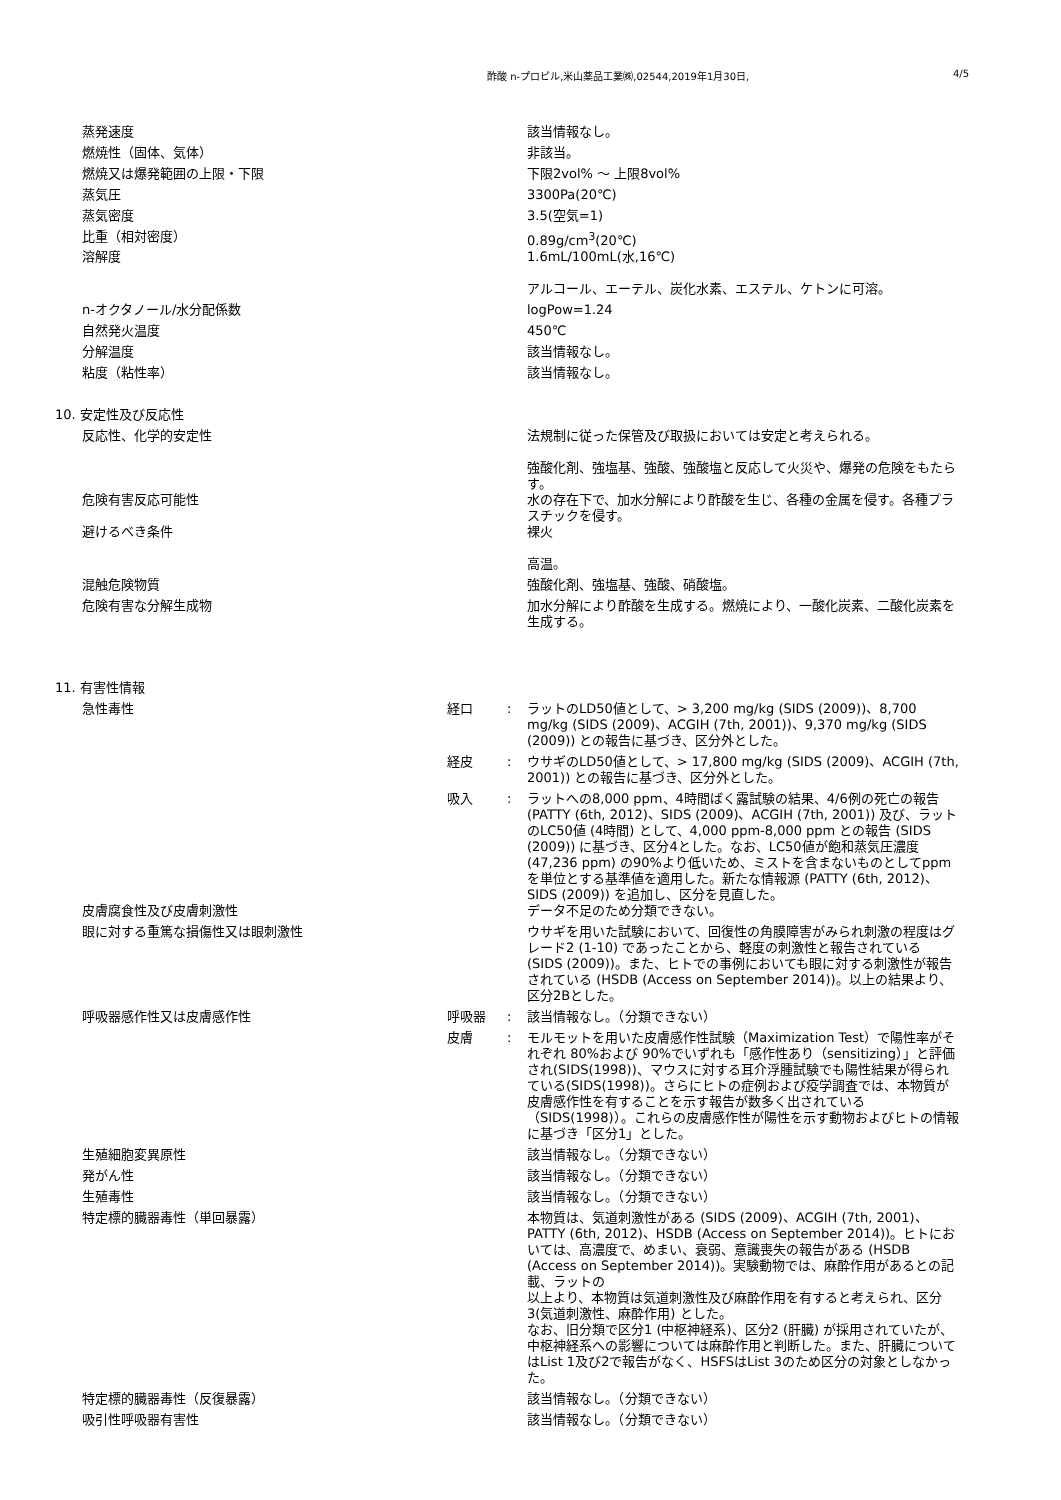酢酸 n-プロピル,米山薬品工業㈱,02544,2019年1月30日, 4/5
| 蒸発速度 | | | 該当情報なし。 |
| 燃焼性（固体、気体） | | | 非該当。 |
| 燃焼又は爆発範囲の上限・下限 | | | 下限2vol% 〜 上限8vol% |
| 蒸気圧 | | | 3300Pa(20℃) |
| 蒸気密度 | | | 3.5(空気=1) |
| 比重（相対密度） | | | 0.89g/cm<sup>3</sup>(20℃) |
| 溶解度 | | | 1.6mL/100mL(水,16℃) アルコール、エーテル、炭化水素、エステル、ケトンに可溶。 |
| n-オクタノール/水分配係数 | | | logPow=1.24 |
| 自然発火温度 | | | 450℃ |
| 分解温度 | | | 該当情報なし。 |
| 粘度（粘性率） | | | 該当情報なし。 |
| 10. 安定性及び反応性 | | | |
| 反応性、化学的安定性 | | | 法規制に従った保管及び取扱においては安定と考えられる。 強酸化剤、強塩基、強酸、強酸塩と反応して火災や、爆発の危険をもたらす。 |
| 危険有害反応可能性 | | | 水の存在下で、加水分解により酢酸を生じ、各種の金属を侵す。各種プラスチックを侵す。 |
| 避けるべき条件 | | | 裸火 高温。 |
| 混触危険物質 | | | 強酸化剤、強塩基、強酸、硝酸塩。 |
| 危険有害な分解生成物 | | | 加水分解により酢酸を生成する。燃焼により、一酸化炭素、二酸化炭素を生成する。 |
| 11. 有害性情報 | | | |
| 急性毒性 | 経口 | : | ラットのLD50値として、> 3,200 mg/kg (SIDS (2009))、8,700 mg/kg (SIDS (2009)、ACGIH (7th, 2001))、9,370 mg/kg (SIDS (2009)) との報告に基づき、区分外とした。 |
| | 経皮 | : | ウサギのLD50値として、> 17,800 mg/kg (SIDS (2009)、ACGIH (7th, 2001)) との報告に基づき、区分外とした。 |
| | 吸入 | : | ラットへの8,000 ppm、4時間ばく露試験の結果、4/6例の死亡の報告 (PATTY (6th, 2012)、SIDS (2009)、ACGIH (7th, 2001)) 及び、ラットのLC50値 (4時間) として、4,000 ppm-8,000 ppm との報告 (SIDS (2009)) に基づき、区分4とした。なお、LC50値が飽和蒸気圧濃度 (47,236 ppm) の90%より低いため、ミストを含まないものとしてppmを単位とする基準値を適用した。新たな情報源 (PATTY (6th, 2012)、SIDS (2009)) を追加し、区分を見直した。 |
| 皮膚腐食性及び皮膚刺激性 | | | データ不足のため分類できない。 |
| 眼に対する重篤な損傷性又は眼刺激性 | | | ウサギを用いた試験において、回復性の角膜障害がみられ刺激の程度はグレード2 (1-10) であったことから、軽度の刺激性と報告されている (SIDS (2009))。また、ヒトでの事例においても眼に対する刺激性が報告されている (HSDB (Access on September 2014))。以上の結果より、区分2Bとした。 |
| 呼吸器感作性又は皮膚感作性 | 呼吸器 | : | 該当情報なし。（分類できない） |
| | 皮膚 | : | モルモットを用いた皮膚感作性試験（Maximization Test）で陽性率がそれぞれ 80%および 90%でいずれも「感作性あり（sensitizing）」と評価され(SIDS(1998))、マウスに対する耳介浮腫試験でも陽性結果が得られている(SIDS(1998))。さらにヒトの症例および疫学調査では、本物質が皮膚感作性を有することを示す報告が数多く出されている（SIDS(1998)）。これらの皮膚感作性が陽性を示す動物およびヒトの情報に基づき「区分1」とした。 |
| 生殖細胞変異原性 | | | 該当情報なし。（分類できない） |
| 発がん性 | | | 該当情報なし。（分類できない） |
| 生殖毒性 | | | 該当情報なし。（分類できない） |
| 特定標的臓器毒性（単回暴露） | | | 本物質は、気道刺激性がある (SIDS (2009)、ACGIH (7th, 2001)、PATTY (6th, 2012)、HSDB (Access on September 2014))。ヒトにおいては、高濃度で、めまい、衰弱、意識喪失の報告がある (HSDB (Access on September 2014))。実験動物では、麻酔作用があるとの記載、ラットの 以上より、本物質は気道刺激性及び麻酔作用を有すると考えられ、区分3(気道刺激性、麻酔作用) とした。 なお、旧分類で区分1 (中枢神経系)、区分2 (肝臓) が採用されていたが、中枢神経系への影響については麻酔作用と判断した。また、肝臓についてはList 1及び2で報告がなく、HSFSはList 3のため区分の対象としなかった。 |
| 特定標的臓器毒性（反復暴露） | | | 該当情報なし。（分類できない） |
| 吸引性呼吸器有害性 | | | 該当情報なし。（分類できない） |